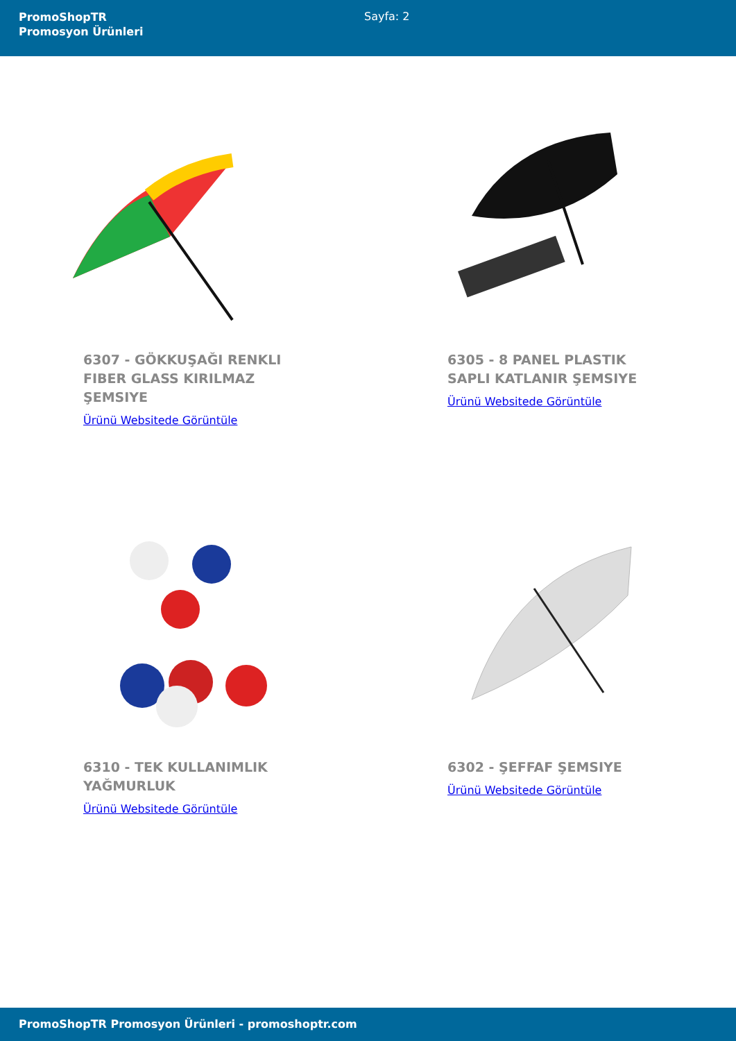PromoShopTR
Promosyon Ürünleri
Sayfa: 2
6307 - GÖKKUŞAĞI RENKLI FIBER GLASS KIRILMAZ ŞEMSIYE
Ürünü Websitede Görüntüle
6305 - 8 PANEL PLASTIK SAPLI KATLANIR ŞEMSIYE
Ürünü Websitede Görüntüle
6310 - TEK KULLANIMLIK YAĞMURLUK
Ürünü Websitede Görüntüle
6302 - ŞEFFAF ŞEMSIYE
Ürünü Websitede Görüntüle
PromoShopTR Promosyon Ürünleri - promoshoptr.com